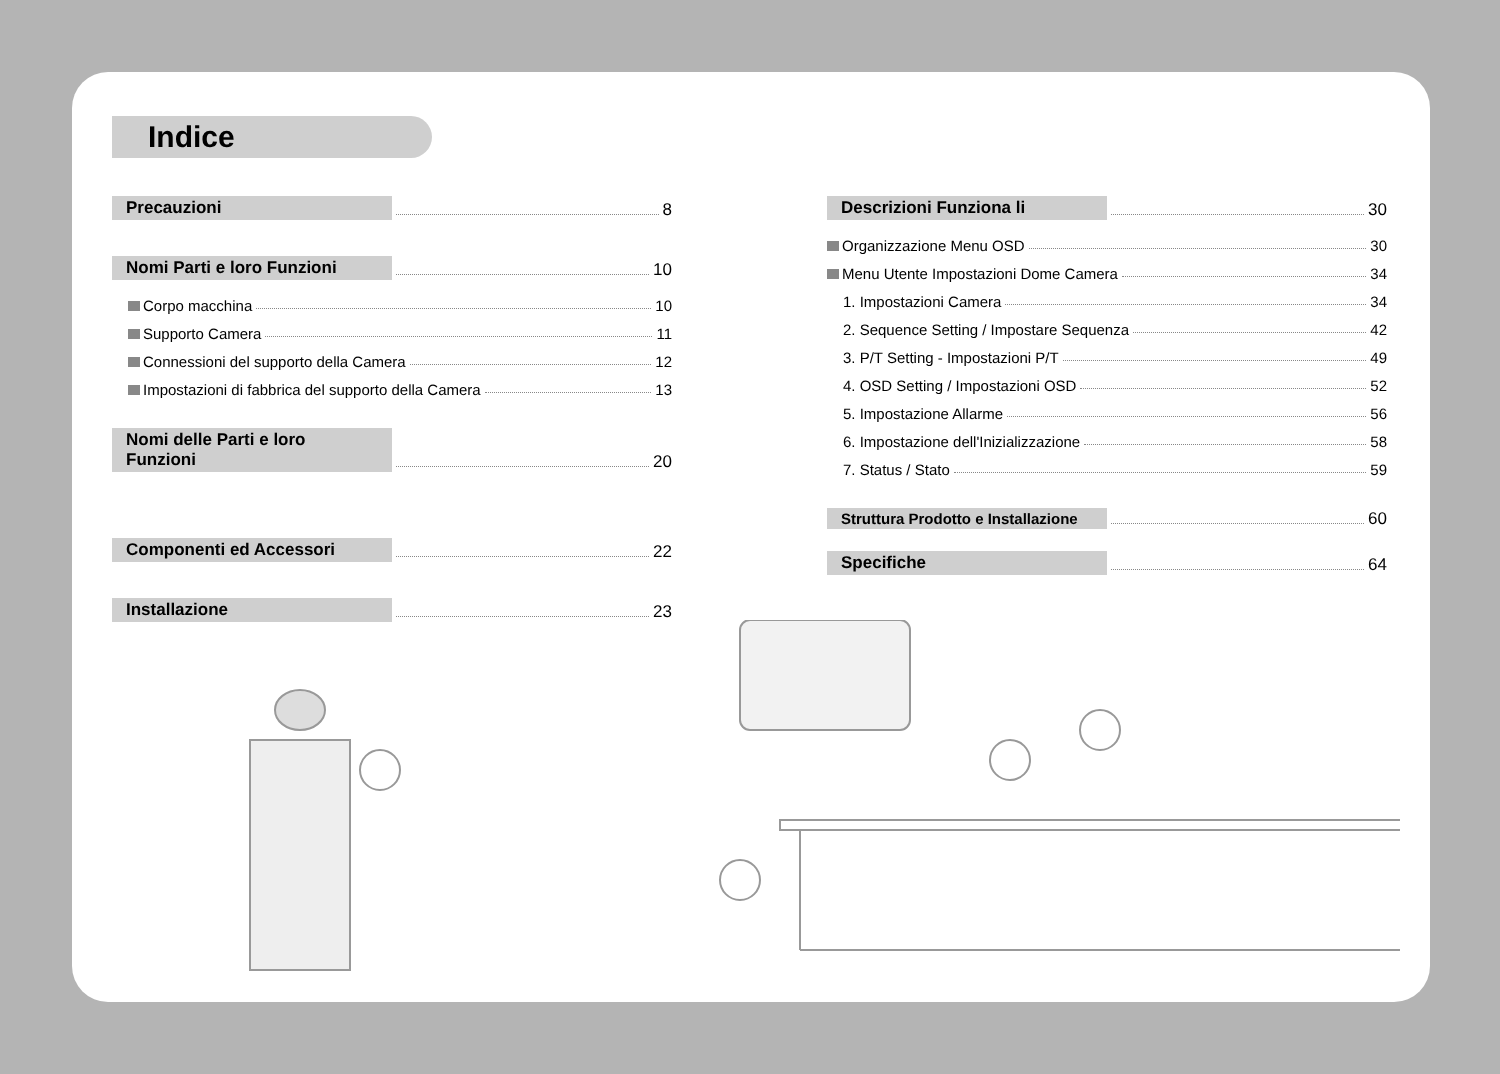Indice
Precauzioni 8
Nomi Parti e loro Funzioni 10
Corpo macchina 10
Supporto Camera 11
Connessioni del supporto della Camera 12
Impostazioni di fabbrica del supporto della Camera 13
Nomi delle Parti e loro Funzioni 20
Componenti ed Accessori 22
Installazione 23
Descrizioni Funziona li 30
Organizzazione Menu OSD 30
Menu Utente Impostazioni Dome Camera 34
1. Impostazioni Camera 34
2. Sequence Setting / Impostare Sequenza 42
3. P/T Setting - Impostazioni P/T 49
4. OSD Setting / Impostazioni OSD 52
5. Impostazione Allarme 56
6. Impostazione dell'Inizializzazione 58
7. Status / Stato 59
Struttura Prodotto e Installazione 60
Specifiche 64